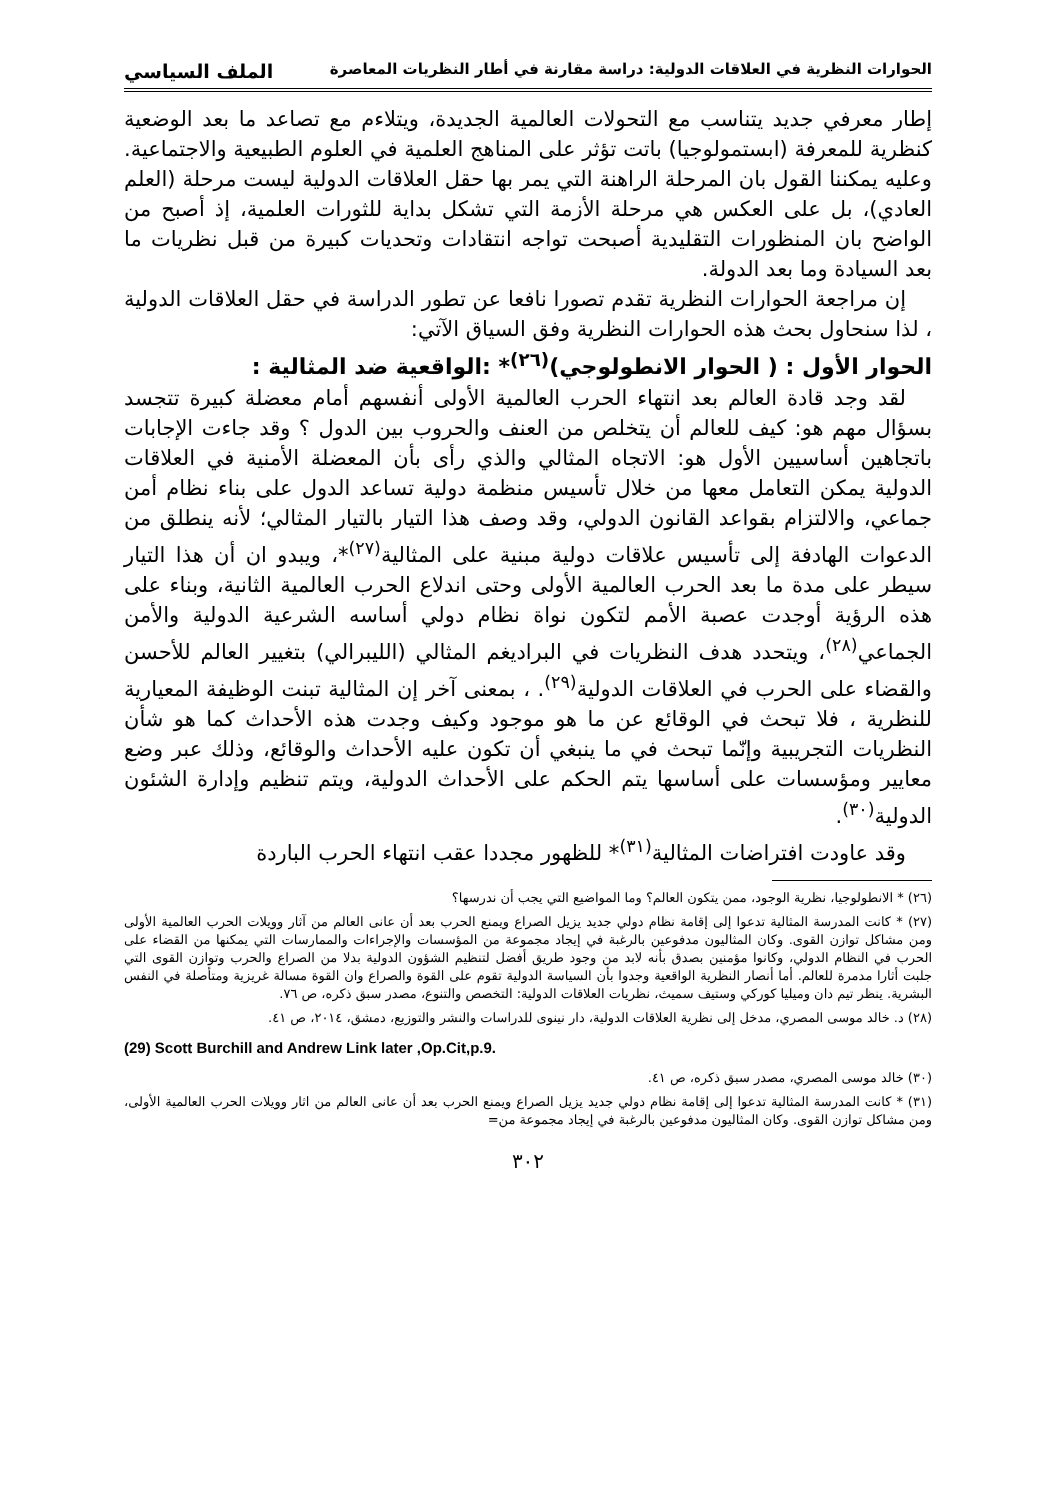الحوارات النظرية في العلاقات الدولية: دراسة مقارنة في أطار النظريات المعاصرة الملف السياسي
إطار معرفي جديد يتناسب مع التحولات العالمية الجديدة، ويتلاءم مع تصاعد ما بعد الوضعية كنظرية للمعرفة (ابستمولوجيا) باتت تؤثر على المناهج العلمية في العلوم الطبيعية والاجتماعية. وعليه يمكننا القول بان المرحلة الراهنة التي يمر بها حقل العلاقات الدولية ليست مرحلة (العلم العادي)، بل على العكس هي مرحلة الأزمة التي تشكل بداية للثورات العلمية، إذ أصبح من الواضح بان المنظورات التقليدية أصبحت تواجه انتقادات وتحديات كبيرة من قبل نظريات ما بعد السيادة وما بعد الدولة.
إن مراجعة الحوارات النظرية تقدم تصورا نافعا عن تطور الدراسة في حقل العلاقات الدولية ، لذا سنحاول بحث هذه الحوارات النظرية وفق السياق الآتي:
الحوار الأول : ( الحوار الانطولوجي)<sup>(٢٦)</sup>* :الواقعية ضد المثالية :
لقد وجد قادة العالم بعد انتهاء الحرب العالمية الأولى أنفسهم أمام معضلة كبيرة تتجسد بسؤال مهم هو: كيف للعالم أن يتخلص من العنف والحروب بين الدول ؟ وقد جاءت الإجابات باتجاهين أساسيين الأول هو: الاتجاه المثالي والذي رأى بأن المعضلة الأمنية في العلاقات الدولية يمكن التعامل معها من خلال تأسيس منظمة دولية تساعد الدول على بناء نظام أمن جماعي، والالتزام بقواعد القانون الدولي، وقد وصف هذا التيار بالتيار المثالي؛ لأنه ينطلق من الدعوات الهادفة إلى تأسيس علاقات دولية مبنية على المثالية<sup>(٢٧)</sup>*، ويبدو ان أن هذا التيار سيطر على مدة ما بعد الحرب العالمية الأولى وحتى اندلاع الحرب العالمية الثانية، وبناء على هذه الرؤية أوجدت عصبة الأمم لتكون نواة نظام دولي أساسه الشرعية الدولية والأمن الجماعي<sup>(٢٨)</sup>، ويتحدد هدف النظريات في البراديغم المثالي (الليبرالي) بتغيير العالم للأحسن والقضاء على الحرب في العلاقات الدولية<sup>(٢٩)</sup>. ، بمعنى آخر إن المثالية تبنت الوظيفة المعيارية للنظرية ، فلا تبحث في الوقائع عن ما هو موجود وكيف وجدت هذه الأحداث كما هو شأن النظريات التجريبية وإنّما تبحث في ما ينبغي أن تكون عليه الأحداث والوقائع، وذلك عبر وضع معايير ومؤسسات على أساسها يتم الحكم على الأحداث الدولية، ويتم تنظيم وإدارة الشئون الدولية<sup>(٣٠)</sup>.
وقد عاودت افتراضات المثالية<sup>(٣١)</sup>* للظهور مجددا عقب انتهاء الحرب الباردة
(٢٦) * الانطولوجيا، نظرية الوجود، ممن يتكون العالم؟ وما المواضيع التي يجب أن ندرسها؟
(٢٧) * كانت المدرسة المثالية تدعوا إلى إقامة نظام دولي جديد يزيل الصراع ويمنع الحرب بعد أن عانى العالم من آثار وويلات الحرب العالمية الأولى ومن مشاكل توازن القوى. وكان المثاليون مدفوعين بالرغبة في إيجاد مجموعة من المؤسسات والإجراءات والممارسات التي يمكنها من القضاء على الحرب في النظام الدولي، وكانوا مؤمنين بصدق بأنه لابد من وجود طريق أفضل لتنظيم الشؤون الدولية بدلا من الصراع والحرب وتوازن القوى التي جلبت أثارا مدمرة للعالم. أما أنصار النظرية الواقعية وجدوا بأن السياسة الدولية تقوم على القوة والصراع وان القوة مسالة غريزية ومتأصلة في النفس البشرية. ينظر تيم دان وميليا كوركي وستيف سميث، نظريات العلاقات الدولية: التخصص والتنوع، مصدر سبق ذكره، ص ٧٦.
(٢٨) د. خالد موسى المصري، مدخل إلى نظرية العلاقات الدولية، دار نينوى للدراسات والنشر والتوزيع، دمشق، ٢٠١٤، ص ٤١.
(29) Scott Burchill and Andrew Link later ,Op.Cit,p.9.
(٣٠) خالد موسى المصري، مصدر سبق ذكره، ص ٤١.
(٣١) * كانت المدرسة المثالية تدعوا إلى إقامة نظام دولي جديد يزيل الصراع ويمنع الحرب بعد أن عانى العالم من اثار وويلات الحرب العالمية الأولى، ومن مشاكل توازن القوى. وكان المثاليون مدفوعين بالرغبة في إيجاد مجموعة من=
٣٠٢